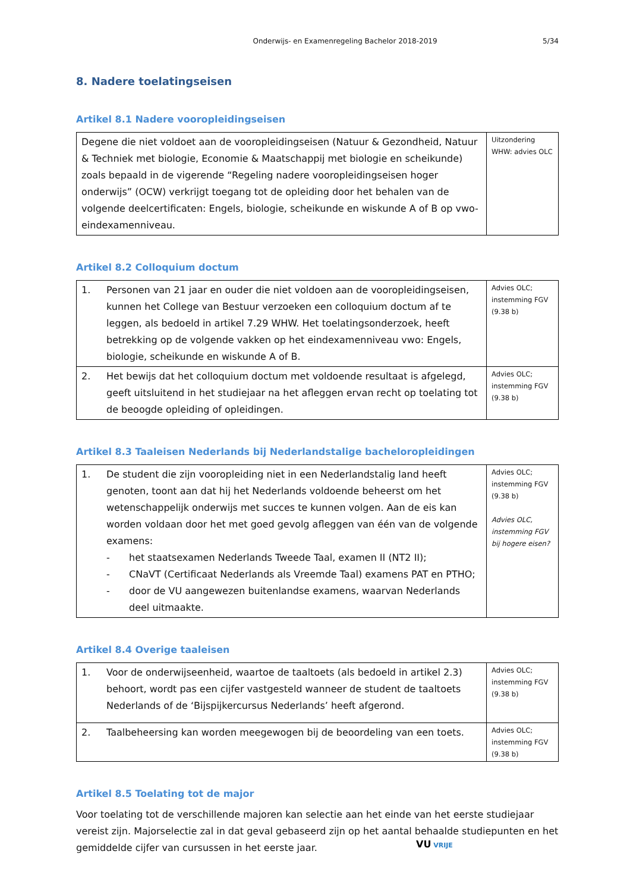Onderwijs- en Examenregeling Bachelor 2018-2019
5/34
8. Nadere toelatingseisen
Artikel 8.1 Nadere vooropleidingseisen
| Degene die niet voldoet aan de vooropleidingseisen (Natuur & Gezondheid, Natuur & Techniek met biologie, Economie & Maatschappij met biologie en scheikunde) zoals bepaald in de vigerende “Regeling nadere vooropleidingseisen hoger onderwijs” (OCW) verkrijgt toegang tot de opleiding door het behalen van de volgende deelcertificaten: Engels, biologie, scheikunde en wiskunde A of B op vwo-eindexamenniveau. | Uitzondering WHW: advies OLC |
Artikel 8.2 Colloquium doctum
| 1. Personen van 21 jaar en ouder die niet voldoen aan de vooropleidingseisen, kunnen het College van Bestuur verzoeken een colloquium doctum af te leggen, als bedoeld in artikel 7.29 WHW. Het toelatingsonderzoek, heeft betrekking op de volgende vakken op het eindexamenniveau vwo: Engels, biologie, scheikunde en wiskunde A of B. | Advies OLC; instemming FGV (9.38 b) |
| 2. Het bewijs dat het colloquium doctum met voldoende resultaat is afgelegd, geeft uitsluitend in het studiejaar na het afleggen ervan recht op toelating tot de beoogde opleiding of opleidingen. | Advies OLC; instemming FGV (9.38 b) |
Artikel 8.3 Taaleisen Nederlands bij Nederlandstalige bacheloropleidingen
| 1. De student die zijn vooropleiding niet in een Nederlandstalig land heeft genoten, toont aan dat hij het Nederlands voldoende beheerst om het wetenschappelijk onderwijs met succes te kunnen volgen. Aan de eis kan worden voldaan door het met goed gevolg afleggen van één van de volgende examens: - het staatsexamen Nederlands Tweede Taal, examen II (NT2 II); - CNaVT (Certificaat Nederlands als Vreemde Taal) examens PAT en PTHO; - door de VU aangewezen buitenlandse examens, waarvan Nederlands deel uitmaakte. | Advies OLC; instemming FGV (9.38 b) Advies OLC, instemming FGV bij hogere eisen? |
Artikel 8.4 Overige taaleisen
| 1. Voor de onderwijseenheid, waartoe de taaltoets (als bedoeld in artikel 2.3) behoort, wordt pas een cijfer vastgesteld wanneer de student de taaltoets Nederlands of de ‘Bijspijkercursus Nederlands’ heeft afgerond. | Advies OLC; instemming FGV (9.38 b) |
| 2. Taalbeheersing kan worden meegewogen bij de beoordeling van een toets. | Advies OLC; instemming FGV (9.38 b) |
Artikel 8.5 Toelating tot de major
Voor toelating tot de verschillende majoren kan selectie aan het einde van het eerste studiejaar vereist zijn. Majorselectie zal in dat geval gebaseerd zijn op het aantal behaalde studiepunten en het gemiddelde cijfer van cursussen in het eerste jaar.
VU VRIJE